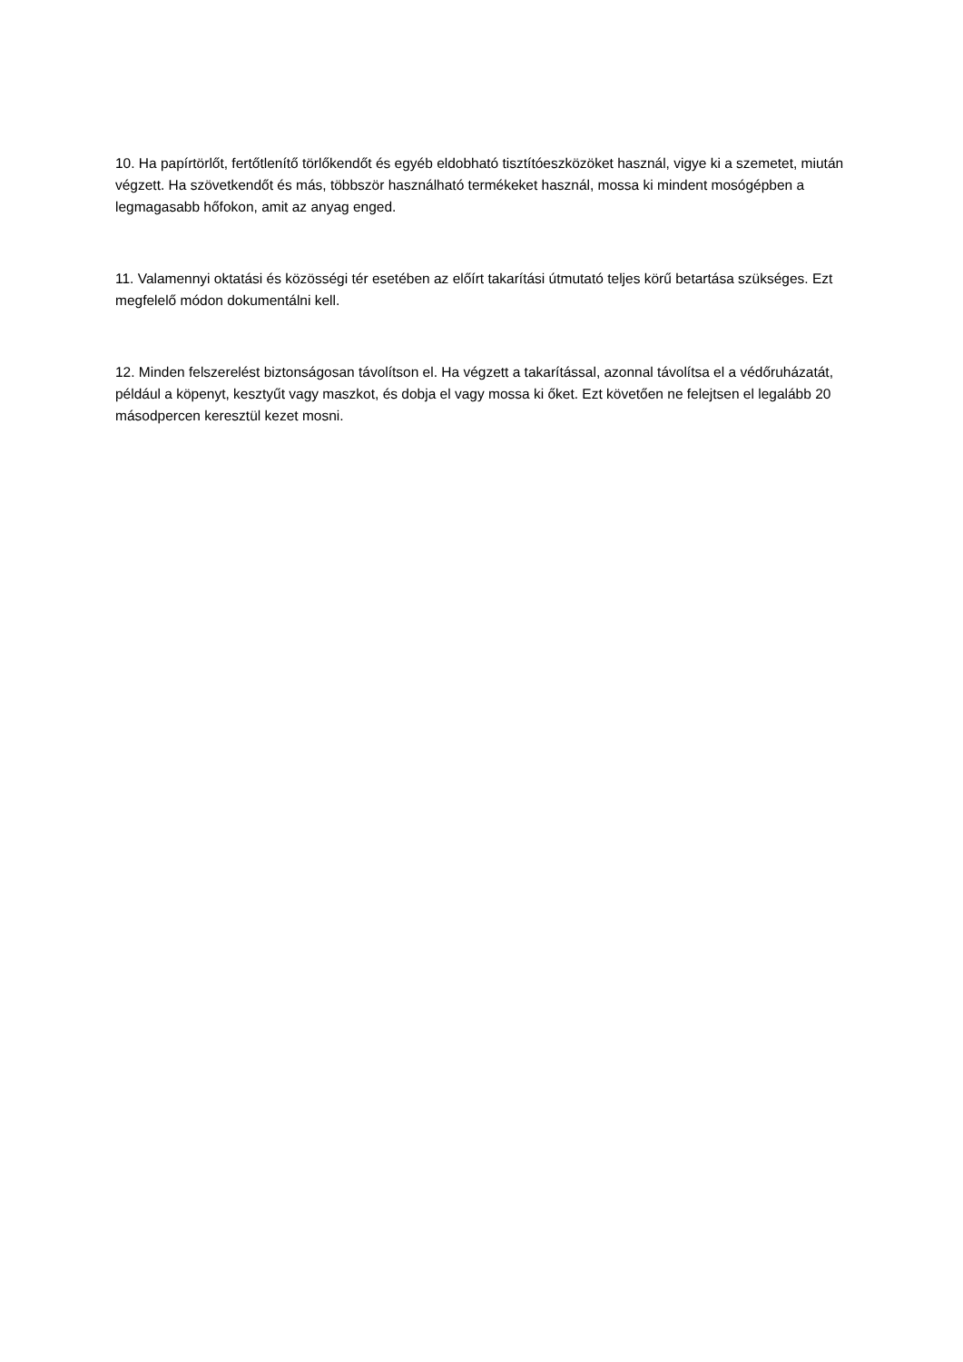10. Ha papírtörlőt, fertőtlenítő törlőkendőt és egyéb eldobható tisztítóeszközöket használ, vigye ki a szemetet, miután végzett. Ha szövetkendőt és más, többször használható termékeket használ, mossa ki mindent mosógépben a legmagasabb hőfokon, amit az anyag enged.
11. Valamennyi oktatási és közösségi tér esetében az előírt takarítási útmutató teljes körű betartása szükséges. Ezt megfelelő módon dokumentálni kell.
12. Minden felszerelést biztonságosan távolítson el. Ha végzett a takarítással, azonnal távolítsa el a védőruházatát, például a köpenyt, kesztyűt vagy maszkot, és dobja el vagy mossa ki őket. Ezt követően ne felejtsen el legalább 20 másodpercen keresztül kezet mosni.